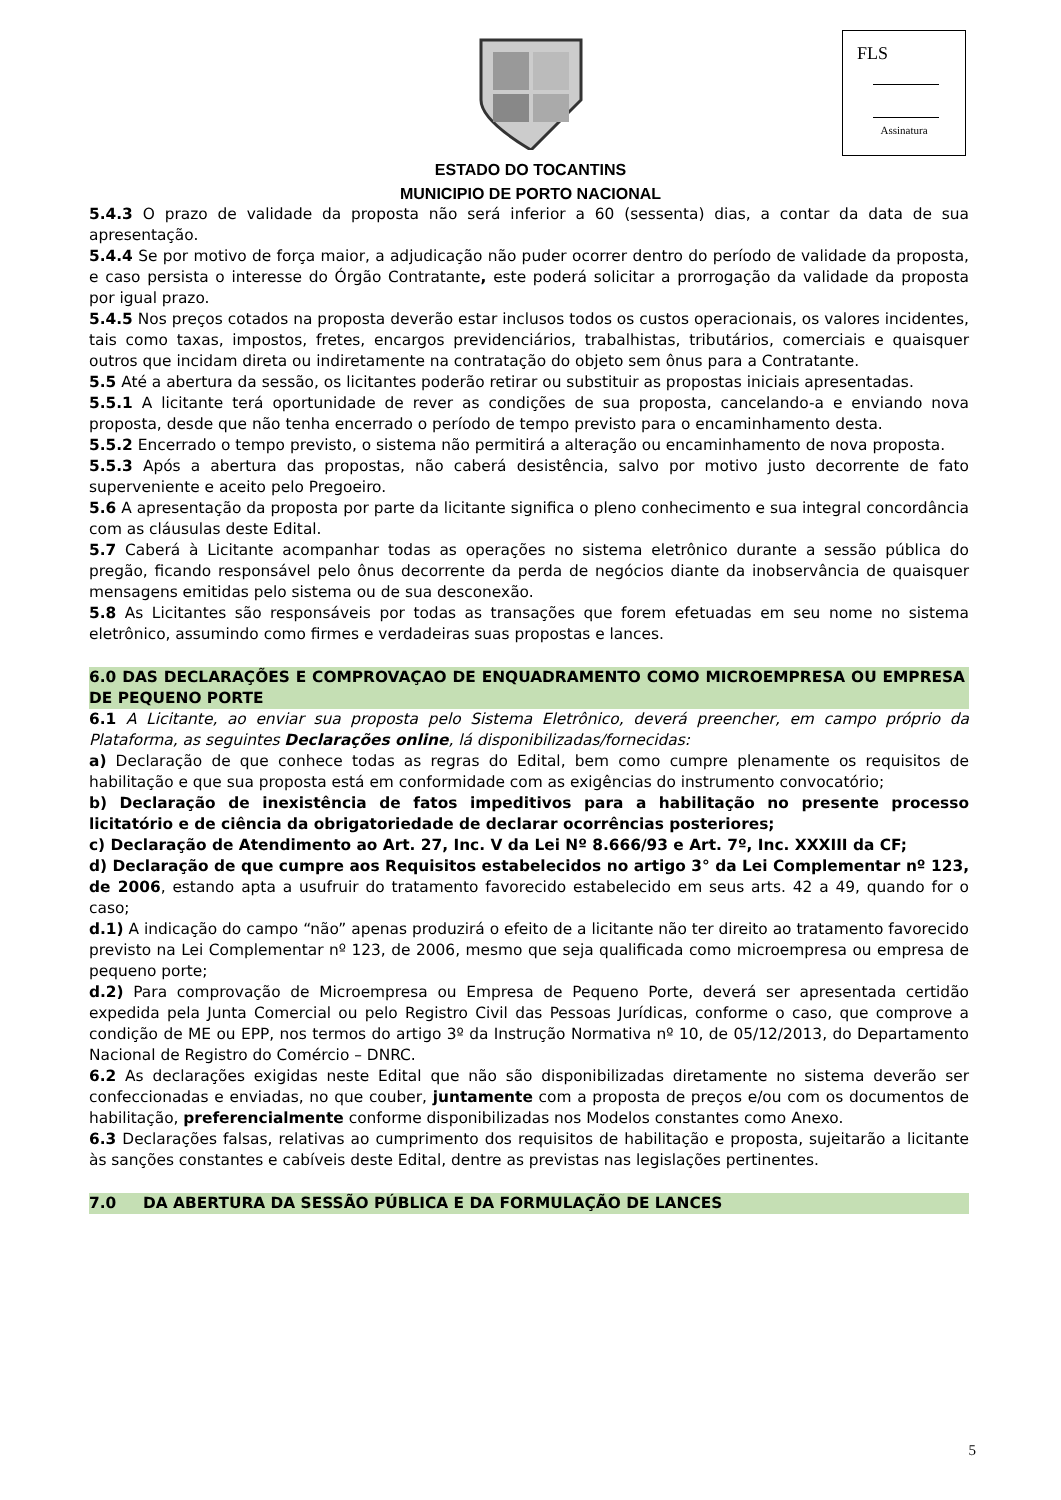FLS
Assinatura
ESTADO DO TOCANTINS
MUNICIPIO DE PORTO NACIONAL
5.4.3 O prazo de validade da proposta não será inferior a 60 (sessenta) dias, a contar da data de sua apresentação.
5.4.4 Se por motivo de força maior, a adjudicação não puder ocorrer dentro do período de validade da proposta, e caso persista o interesse do Órgão Contratante, este poderá solicitar a prorrogação da validade da proposta por igual prazo.
5.4.5 Nos preços cotados na proposta deverão estar inclusos todos os custos operacionais, os valores incidentes, tais como taxas, impostos, fretes, encargos previdenciários, trabalhistas, tributários, comerciais e quaisquer outros que incidam direta ou indiretamente na contratação do objeto sem ônus para a Contratante.
5.5 Até a abertura da sessão, os licitantes poderão retirar ou substituir as propostas iniciais apresentadas.
5.5.1 A licitante terá oportunidade de rever as condições de sua proposta, cancelando-a e enviando nova proposta, desde que não tenha encerrado o período de tempo previsto para o encaminhamento desta.
5.5.2 Encerrado o tempo previsto, o sistema não permitirá a alteração ou encaminhamento de nova proposta.
5.5.3 Após a abertura das propostas, não caberá desistência, salvo por motivo justo decorrente de fato superveniente e aceito pelo Pregoeiro.
5.6 A apresentação da proposta por parte da licitante significa o pleno conhecimento e sua integral concordância com as cláusulas deste Edital.
5.7 Caberá à Licitante acompanhar todas as operações no sistema eletrônico durante a sessão pública do pregão, ficando responsável pelo ônus decorrente da perda de negócios diante da inobservância de quaisquer mensagens emitidas pelo sistema ou de sua desconexão.
5.8 As Licitantes são responsáveis por todas as transações que forem efetuadas em seu nome no sistema eletrônico, assumindo como firmes e verdadeiras suas propostas e lances.
6.0 DAS DECLARAÇÕES E COMPROVAÇAO DE ENQUADRAMENTO COMO MICROEMPRESA OU EMPRESA DE PEQUENO PORTE
6.1 A Licitante, ao enviar sua proposta pelo Sistema Eletrônico, deverá preencher, em campo próprio da Plataforma, as seguintes Declarações online, lá disponibilizadas/fornecidas:
a) Declaração de que conhece todas as regras do Edital, bem como cumpre plenamente os requisitos de habilitação e que sua proposta está em conformidade com as exigências do instrumento convocatório;
b) Declaração de inexistência de fatos impeditivos para a habilitação no presente processo licitatório e de ciência da obrigatoriedade de declarar ocorrências posteriores;
c) Declaração de Atendimento ao Art. 27, Inc. V da Lei Nº 8.666/93 e Art. 7º, Inc. XXXIII da CF;
d) Declaração de que cumpre aos Requisitos estabelecidos no artigo 3° da Lei Complementar nº 123, de 2006, estando apta a usufruir do tratamento favorecido estabelecido em seus arts. 42 a 49, quando for o caso;
d.1) A indicação do campo “não” apenas produzirá o efeito de a licitante não ter direito ao tratamento favorecido previsto na Lei Complementar nº 123, de 2006, mesmo que seja qualificada como microempresa ou empresa de pequeno porte;
d.2) Para comprovação de Microempresa ou Empresa de Pequeno Porte, deverá ser apresentada certidão expedida pela Junta Comercial ou pelo Registro Civil das Pessoas Jurídicas, conforme o caso, que comprove a condição de ME ou EPP, nos termos do artigo 3º da Instrução Normativa nº 10, de 05/12/2013, do Departamento Nacional de Registro do Comércio – DNRC.
6.2 As declarações exigidas neste Edital que não são disponibilizadas diretamente no sistema deverão ser confeccionadas e enviadas, no que couber, juntamente com a proposta de preços e/ou com os documentos de habilitação, preferencialmente conforme disponibilizadas nos Modelos constantes como Anexo.
6.3 Declarações falsas, relativas ao cumprimento dos requisitos de habilitação e proposta, sujeitarão a licitante às sanções constantes e cabíveis deste Edital, dentre as previstas nas legislações pertinentes.
7.0 DA ABERTURA DA SESSÃO PÚBLICA E DA FORMULAÇÃO DE LANCES
5